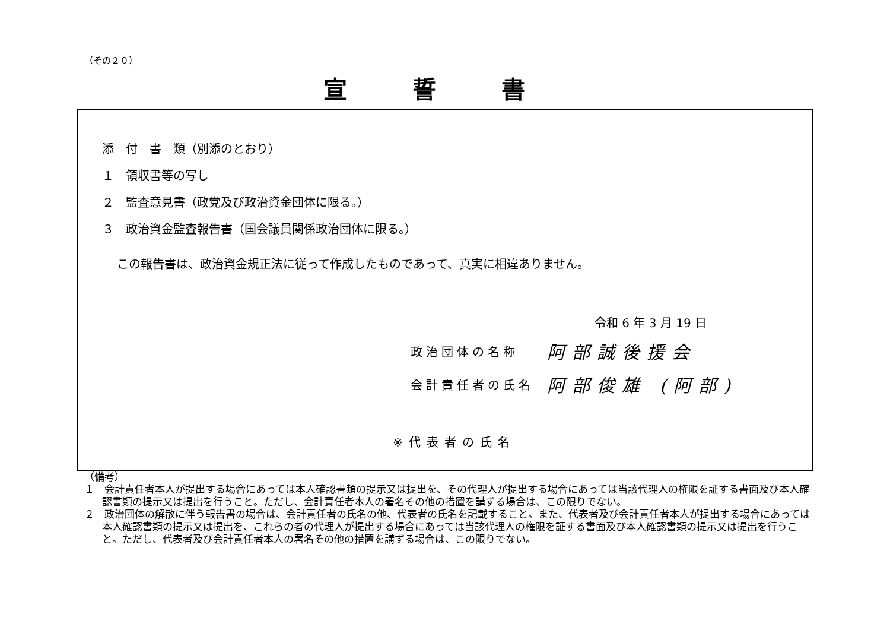（その２０）
宣誓書
添　付　書　類（別添のとおり）
１　領収書等の写し
２　監査意見書（政党及び政治資金団体に限る。）
３　政治資金監査報告書（国会議員関係政治団体に限る。）
この報告書は、政治資金規正法に従って作成したものであって、真実に相違ありません。
令和 6 年 3 月 19 日
政治団体の名称 阿部誠後援会
会計責任者の氏名 阿部俊雄 (阿部)
※代表者の氏名
（備考）
１　会計責任者本人が提出する場合にあっては本人確認書類の提示又は提出を、その代理人が提出する場合にあっては当該代理人の権限を証する書面及び本人確認書類の提示又は提出を行うこと。ただし、会計責任者本人の署名その他の措置を講ずる場合は、この限りでない。
２　政治団体の解散に伴う報告書の場合は、会計責任者の氏名の他、代表者の氏名を記載すること。また、代表者及び会計責任者本人が提出する場合にあっては本人確認書類の提示又は提出を、これらの者の代理人が提出する場合にあっては当該代理人の権限を証する書面及び本人確認書類の提示又は提出を行うこと。ただし、代表者及び会計責任者本人の署名その他の措置を講ずる場合は、この限りでない。